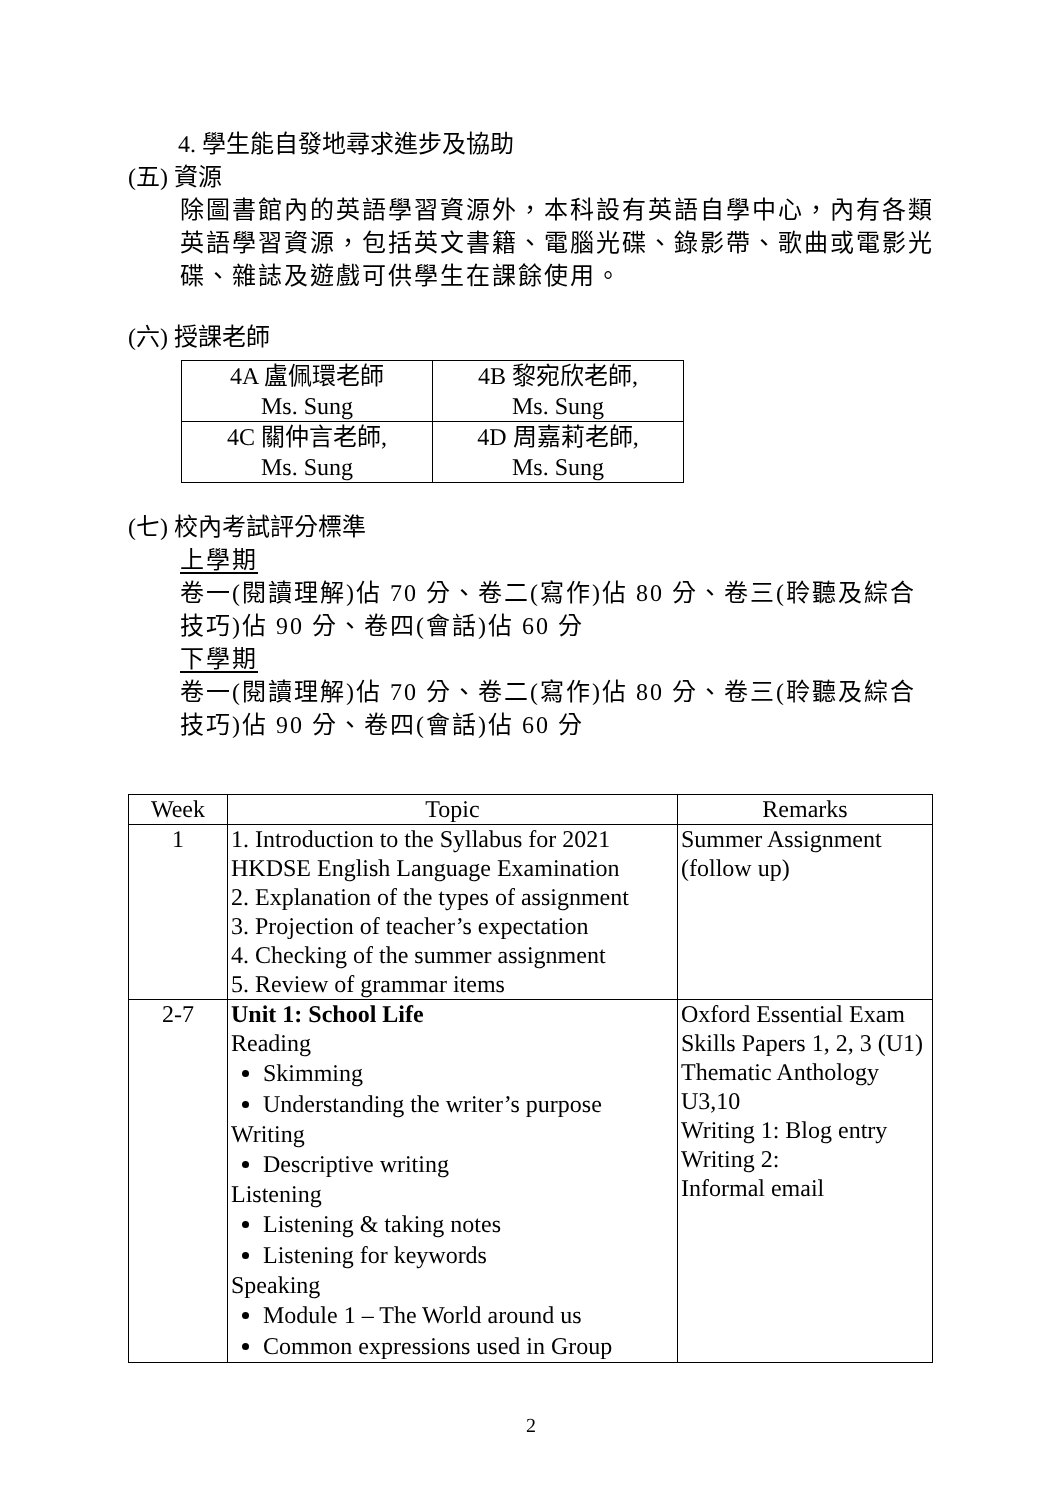4. 學生能自發地尋求進步及協助
(五) 資源
除圖書館內的英語學習資源外，本科設有英語自學中心，內有各類英語學習資源，包括英文書籍、電腦光碟、錄影帶、歌曲或電影光碟、雜誌及遊戲可供學生在課餘使用。
(六) 授課老師
| 4A 盧佩環老師 Ms. Sung | 4B 黎宛欣老師, Ms. Sung |
| 4C 關仲言老師, Ms. Sung | 4D 周嘉莉老師, Ms. Sung |
(七) 校內考試評分標準
上學期
卷一(閱讀理解)佔 70 分、卷二(寫作)佔 80 分、卷三(聆聽及綜合技巧)佔 90 分、卷四(會話)佔 60 分
下學期
卷一(閱讀理解)佔 70 分、卷二(寫作)佔 80 分、卷三(聆聽及綜合技巧)佔 90 分、卷四(會話)佔 60 分
| Week | Topic | Remarks |
| --- | --- | --- |
| 1 | 1. Introduction to the Syllabus for 2021 HKDSE English Language Examination 2. Explanation of the types of assignment 3. Projection of teacher’s expectation 4. Checking of the summer assignment 5. Review of grammar items | Summer Assignment (follow up) |
| 2-7 | Unit 1: School Life Reading Skimming Understanding the writer’s purpose Writing Descriptive writing Listening Listening & taking notes Listening for keywords Speaking Module 1 – The World around us Common expressions used in Group | Oxford Essential Exam Skills Papers 1, 2, 3 (U1) Thematic Anthology U3,10 Writing 1: Blog entry Writing 2: Informal email |
2